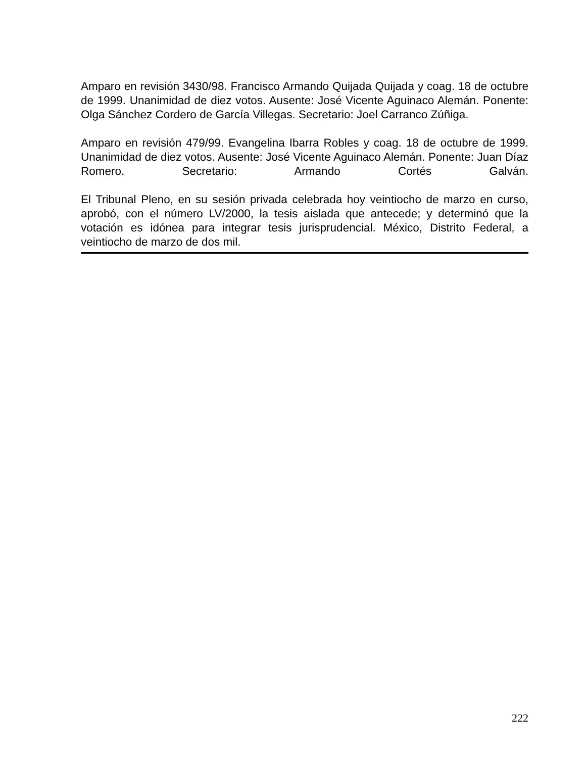Amparo en revisión 3430/98. Francisco Armando Quijada Quijada y coag. 18 de octubre de 1999. Unanimidad de diez votos. Ausente: José Vicente Aguinaco Alemán. Ponente: Olga Sánchez Cordero de García Villegas. Secretario: Joel Carranco Zúñiga.
Amparo en revisión 479/99. Evangelina Ibarra Robles y coag. 18 de octubre de 1999. Unanimidad de diez votos. Ausente: José Vicente Aguinaco Alemán. Ponente: Juan Díaz Romero. Secretario: Armando Cortés Galván.
El Tribunal Pleno, en su sesión privada celebrada hoy veintiocho de marzo en curso, aprobó, con el número LV/2000, la tesis aislada que antecede; y determinó que la votación es idónea para integrar tesis jurisprudencial. México, Distrito Federal, a veintiocho de marzo de dos mil.
222